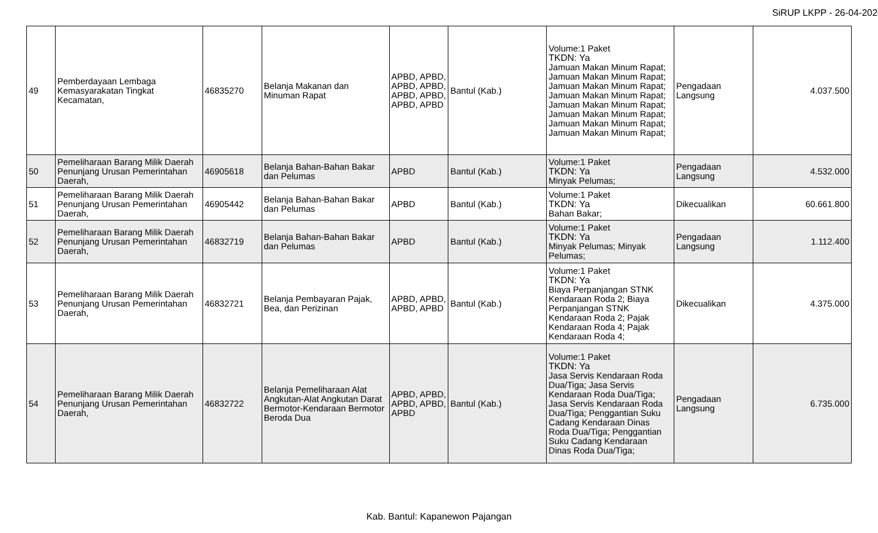SiRUP LKPP - 26-04-2024
| 49 | Pemberdayaan Lembaga Kemasyarakatan Tingkat Kecamatan, | 46835270 | Belanja Makanan dan Minuman Rapat | APBD, APBD, APBD, APBD, APBD, APBD, APBD, APBD | Bantul (Kab.) | Volume:1 Paket TKDN: Ya Jamuan Makan Minum Rapat; Jamuan Makan Minum Rapat; Jamuan Makan Minum Rapat; Jamuan Makan Minum Rapat; Jamuan Makan Minum Rapat; Jamuan Makan Minum Rapat; Jamuan Makan Minum Rapat; Jamuan Makan Minum Rapat; | Pengadaan Langsung | 4.037.500 |
| 50 | Pemeliharaan Barang Milik Daerah Penunjang Urusan Pemerintahan Daerah, | 46905618 | Belanja Bahan-Bahan Bakar dan Pelumas | APBD | Bantul (Kab.) | Volume:1 Paket TKDN: Ya Minyak Pelumas; | Pengadaan Langsung | 4.532.000 |
| 51 | Pemeliharaan Barang Milik Daerah Penunjang Urusan Pemerintahan Daerah, | 46905442 | Belanja Bahan-Bahan Bakar dan Pelumas | APBD | Bantul (Kab.) | Volume:1 Paket TKDN: Ya Bahan Bakar; | Dikecualikan | 60.661.800 |
| 52 | Pemeliharaan Barang Milik Daerah Penunjang Urusan Pemerintahan Daerah, | 46832719 | Belanja Bahan-Bahan Bakar dan Pelumas | APBD | Bantul (Kab.) | Volume:1 Paket TKDN: Ya Minyak Pelumas; Minyak Pelumas; | Pengadaan Langsung | 1.112.400 |
| 53 | Pemeliharaan Barang Milik Daerah Penunjang Urusan Pemerintahan Daerah, | 46832721 | Belanja Pembayaran Pajak, Bea, dan Perizinan | APBD, APBD, APBD, APBD | Bantul (Kab.) | Volume:1 Paket TKDN: Ya Biaya Perpanjangan STNK Kendaraan Roda 2; Biaya Perpanjangan STNK Kendaraan Roda 2; Pajak Kendaraan Roda 4; Pajak Kendaraan Roda 4; | Dikecualikan | 4.375.000 |
| 54 | Pemeliharaan Barang Milik Daerah Penunjang Urusan Pemerintahan Daerah, | 46832722 | Belanja Pemeliharaan Alat Angkutan-Alat Angkutan Darat Bermotor-Kendaraan Bermotor Beroda Dua | APBD, APBD, APBD, APBD, APBD | Bantul (Kab.) | Volume:1 Paket TKDN: Ya Jasa Servis Kendaraan Roda Dua/Tiga; Jasa Servis Kendaraan Roda Dua/Tiga; Jasa Servis Kendaraan Roda Dua/Tiga; Penggantian Suku Cadang Kendaraan Dinas Roda Dua/Tiga; Penggantian Suku Cadang Kendaraan Dinas Roda Dua/Tiga; | Pengadaan Langsung | 6.735.000 |
Kab. Bantul: Kapanewon Pajangan